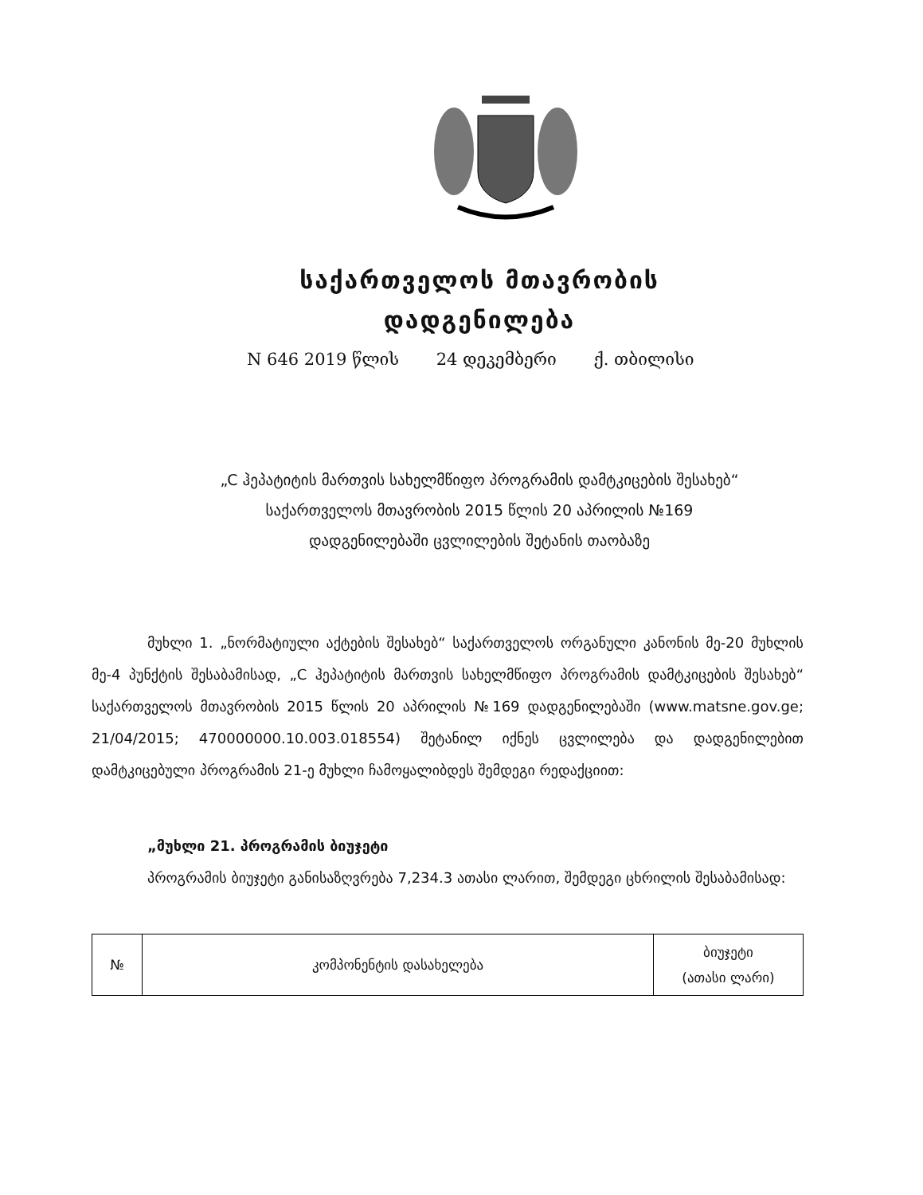საქართველოს მთავრობის
დადგენილება
N 646 2019 წლის 24 დეკემბერი ქ. თბილისი
„C ჰეპატიტის მართვის სახელმწიფო პროგრამის დამტკიცების შესახებ“
საქართველოს მთავრობის 2015 წლის 20 აპრილის №169
დადგენილებაში ცვლილების შეტანის თაობაზე
მუხლი 1. „ნორმატიული აქტების შესახებ“ საქართველოს ორგანული კანონის მე-20 მუხლის მე-4 პუნქტის შესაბამისად, „C ჰეპატიტის მართვის სახელმწიფო პროგრამის დამტკიცების შესახებ“ საქართველოს მთავრობის 2015 წლის 20 აპრილის №169 დადგენილებაში (www.matsne.gov.ge; 21/04/2015; 470000000.10.003.018554) შეტანილ იქნეს ცვლილება და დადგენილებით დამტკიცებული პროგრამის 21-ე მუხლი ჩამოყალიბდეს შემდეგი რედაქციით:
„მუხლი 21. პროგრამის ბიუჯეტი
პროგრამის ბიუჯეტი განისაზღვრება 7,234.3 ათასი ლარით, შემდეგი ცხრილის შესაბამისად:
| № | კომპონენტის დასახელება | ბიუჯეტი (ათასი ლარი) |
| --- | --- | --- |